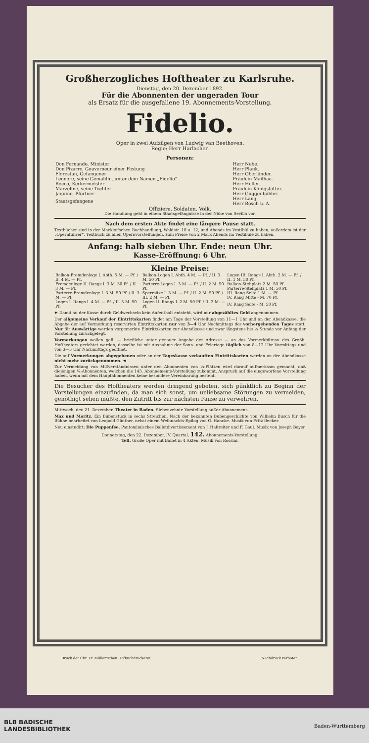Großherzogliches Hoftheater zu Karlsruhe.
Dienstag, den 20. Dezember 1892.
Für die Abonnenten der ungeraden Tour
als Ersatz für die ausgefallene 19. Abonnements-Vorstellung.
Fidelio.
Oper in zwei Aufzügen von Ludwig van Beethoven.
Regie: Herr Harlacher.
Personen:
| Don Fernando, Minister | Herr Nebe. |
| Don Pizarro, Gouverneur einer Festung | Herr Plank. |
| Florestan, Gefangener | Herr Oberländer. |
| Leonore, seine Gemahlin, unter dem Namen „Fidelio“ | Fräulein Mailhac. |
| Rocco, Kerkermeister | Herr Heller. |
| Marzeline, seine Tochter | Fräulein Königstätter. |
| Jaquino, Pförtner | Herr Guggenbühler. |
| Staatsgefangene | Herr Lang Herr Bösch u. A. |
Offiziere. Soldaten. Volk.
Die Handlung geht in einem Staatsgefängnisse in der Nähe von Sevilla vor.
Nach dem ersten Akte findet eine längere Pause statt.
Textbücher sind in der Macklot'schen Buchhandlung, Waldstr. 10 u. 12, und Abends im Vestibül zu haben, außerdem ist der „Opernführer“, Textbuch zu allen Opernvorstellungen, zum Preise von 2 Mark Abends im Vestibüle zu haben.
Anfang: halb sieben Uhr. Ende: neun Uhr.
Kasse-Eröffnung: 6 Uhr.
Kleine Preise:
| Balkon-Fremdenloge I. Abth. 5 M. — Pf. / II. 4 M. — Pf. | Balkon-Logen I. Abth. 4 M. — Pf. / II. 3 M. 50 Pf. | Logen III. Rangs I. Abth. 2 M. — Pf. / II. 1 M. 50 Pf. |
| Fremdenloge II. Rangs I. 3 M. 50 Pf. / II. 3 M. — Pf. | Parterre-Logen I. 3 M. — Pf. / II. 2 M. 50 Pf. | Balkon-Stehplatz 2 M. 50 Pf. Parterre-Stehplatz 1 M. 50 Pf. |
| Parterre-Fremdenloge I. 3 M. 50 Pf. / II. 3 M. — Pf. | Sperrsitze I. 3 M. — Pf. / II. 2 M. 50 Pf. / III. 2 M. — Pf. | III. Rang Seite 1 M. — Pf. IV. Rang Mitte - M. 70 Pf. |
| Logen I. Rangs I. 4 M. — Pf. / II. 3 M. 50 Pf. | Logen II. Rangs I. 2 M. 50 Pf. / II. 2 M. — Pf. | IV. Rang Seite - M. 50 Pf. |
☛ Damit an der Kasse durch Geldwechseln kein Aufenthalt entsteht, wird nur abgezähltes Geld angenommen.
Der allgemeine Verkauf der Eintrittskarten findet am Tage der Vorstellung von 11—1 Uhr und an der Abendkasse, die Abgabe der auf Vormerkung reservirten Eintrittskarten nur von 3—4 Uhr Nachmittags des vorhergehenden Tages statt. Nur für Auswärtige werden vorgemerkte Eintrittskarten zur Abendkasse und zwar längstens bis ¼ Stunde vor Anfang der Vorstellung zurückgelegt.
Vormerkungen wollen gefl. — briefliche unter genauer Angabe der Adresse — an das Vormerkbüreau des Großh. Hoftheaters gerichtet werden, dasselbe ist mit Ausnahme der Sonn- und Feiertage täglich von 8—12 Uhr Vormittags und von 3—5 Uhr Nachmittags geöffnet.
Die auf Vormerkungen abgegebenen oder an der Tageskasse verkauften Eintrittskarten werden an der Abendkasse nicht mehr zurückgenommen. ☚
Zur Vermeidung von Mißverständnissen unter den Abonnenten von ¼-Plätzen wird darauf aufmerksam gemacht, daß diejenigen ¼-Abonnenten, welchen die 143. Abonnements-Vorstellung zukommt, Anspruch auf die eingeworfene Vorstellung haben, wenn mit dem Hauptabonnenten keine besondere Vereinbarung besteht.
Die Besucher des Hoftheaters werden dringend gebeten, sich pünktlich zu Beginn der Vorstellungen einzufinden, da man sich sonst, um unliebsame Störungen zu vermeiden, genöthigt sehen müßte, den Zutritt bis zur nächsten Pause zu verwehren.
Mittwoch, den 21. Dezember. Theater in Baden. Siebenzehnte Vorstellung außer Abonnement.
Max und Moritz. Ein Bubenstück in sechs Streichen. Nach der bekannten Bubengeschichte von Wilhelm Busch für die Bühne bearbeitet von Leopold Günther, nebst einem Weihnachts-Epilog von O. Hancke. Musik von Fritz Becker.
Neu einstudirt: Die Puppenfee. Pantomimisches Balletdivertissement von J. Haßreiter und F. Gaul. Musik von Joseph Bayer.
Donnerstag, den 22. Dezember, IV. Quartal, 142. Abonnements-Vorstellung.
Tell. Große Oper mit Ballet in 4 Akten. Musik von Rossini.
Druck der Chr. Fr. Müller'schen Hofbuchdruckerei. Nachdruck verboten.
BLB BADISCHE
LANDESBIBLIOTHEK Baden-Württemberg